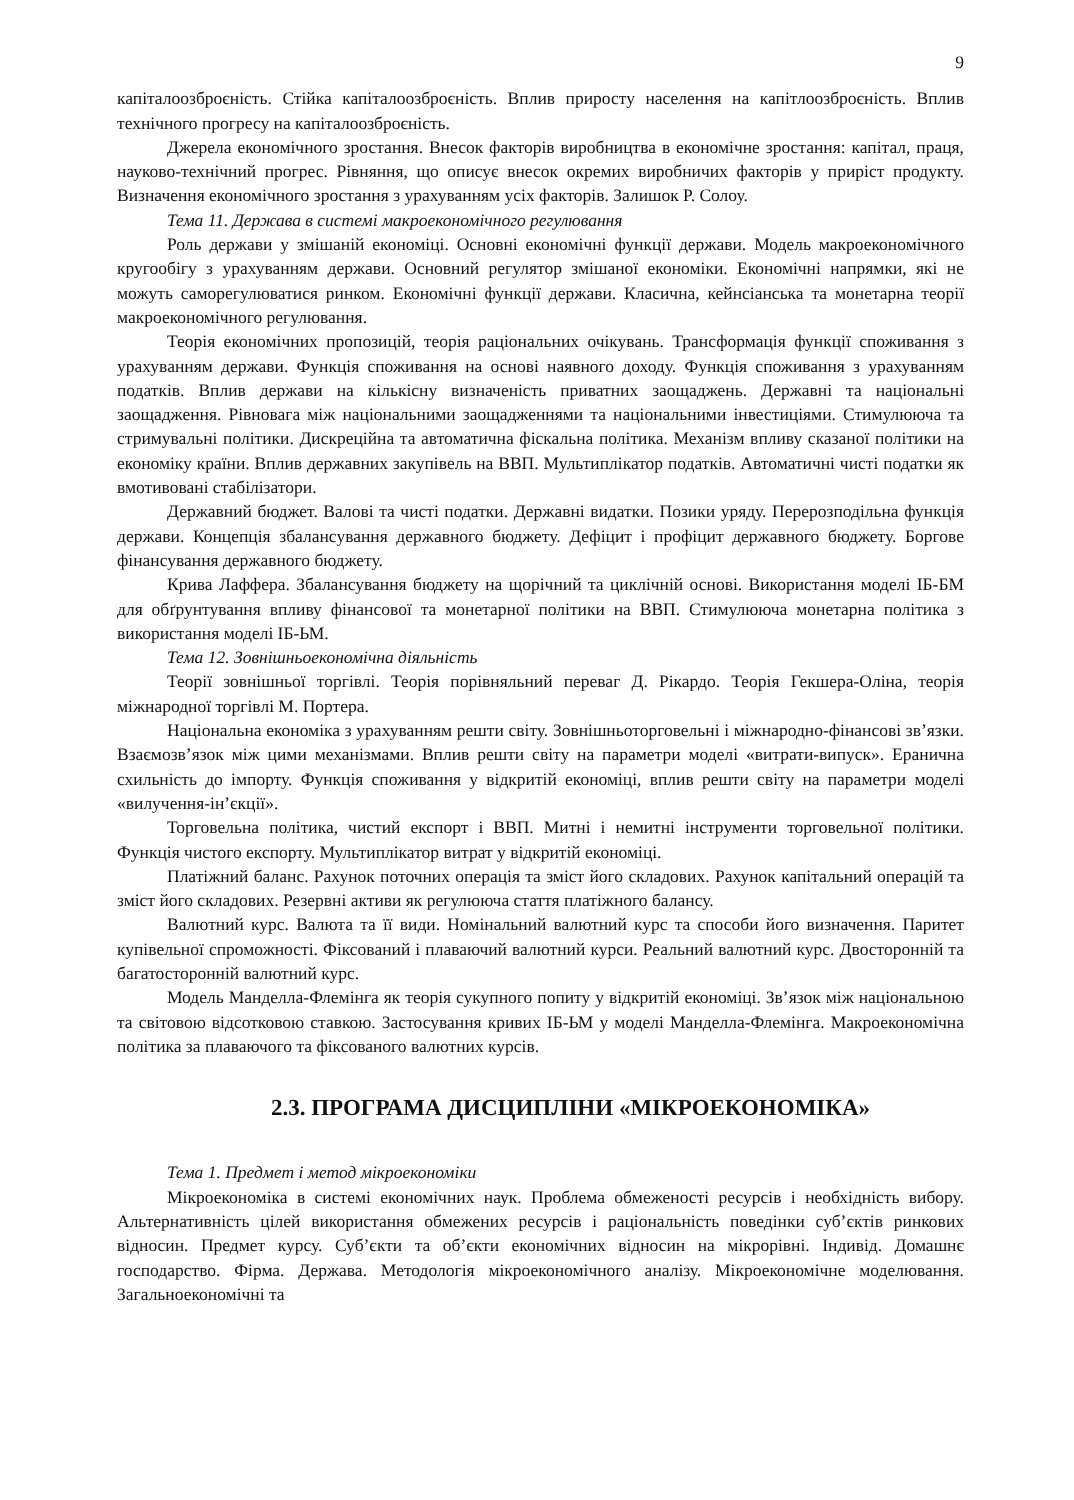9
капіталоозброєність. Стійка капіталоозброєність. Вплив приросту населення на капітлоозброєність. Вплив технічного прогресу на капіталоозброєність.
Джерела економічного зростання. Внесок факторів виробництва в економічне зростання: капітал, праця, науково-технічний прогрес. Рівняння, що описує внесок окремих виробничих факторів у приріст продукту. Визначення економічного зростання з урахуванням усіх факторів. Залишок Р. Солоу.
Тема 11. Держава в системі макроекономічного регулювання
Роль держави у змішаній економіці. Основні економічні функції держави. Модель макроекономічного кругообігу з урахуванням держави. Основний регулятор змішаної економіки. Економічні напрямки, які не можуть саморегулюватися ринком. Економічні функції держави. Класична, кейнсіанська та монетарна теорії макроекономічного регулювання.
Теорія економічних пропозицій, теорія раціональних очікувань. Трансформація функції споживання з урахуванням держави. Функція споживання на основі наявного доходу. Функція споживання з урахуванням податків. Вплив держави на кількісну визначеність приватних заощаджень. Державні та національні заощадження. Рівновага між національними заощадженнями та національними інвестиціями. Стимулююча та стримувальні політики. Дискреційна та автоматична фіскальна політика. Механізм впливу сказаної політики на економіку країни. Вплив державних закупівель на ВВП. Мультиплікатор податків. Автоматичні чисті податки як вмотивовані стабілізатори.
Державний бюджет. Валові та чисті податки. Державні видатки. Позики уряду. Перерозподільна функція держави. Концепція збалансування державного бюджету. Дефіцит і профіцит державного бюджету. Боргове фінансування державного бюджету.
Крива Лаффера. Збалансування бюджету на щорічний та циклічній основі. Використання моделі ІБ-БМ для обґрунтування впливу фінансової та монетарної політики на ВВП. Стимулююча монетарна політика з використання моделі ІБ-ЬМ.
Тема 12. Зовнішньоекономічна діяльність
Теорії зовнішньої торгівлі. Теорія порівняльний переваг Д. Рікардо. Теорія Гекшера-Оліна, теорія міжнародної торгівлі М. Портера.
Національна економіка з урахуванням решти світу. Зовнішньоторговельні і міжнародно-фінансові зв’язки. Взаємозв’язок між цими механізмами. Вплив решти світу на параметри моделі «витрати-випуск». Еранична схильність до імпорту. Функція споживання у відкритій економіці, вплив решти світу на параметри моделі «вилучення-ін’єкції».
Торговельна політика, чистий експорт і ВВП. Митні і немитні інструменти торговельної політики. Функція чистого експорту. Мультиплікатор витрат у відкритій економіці.
Платіжний баланс. Рахунок поточних операція та зміст його складових. Рахунок капітальний операцій та зміст його складових. Резервні активи як регулююча стаття платіжного балансу.
Валютний курс. Валюта та її види. Номінальний валютний курс та способи його визначення. Паритет купівельної спроможності. Фіксований і плаваючий валютний курси. Реальний валютний курс. Двосторонній та багатосторонній валютний курс.
Модель Манделла-Флемінга як теорія сукупного попиту у відкритій економіці. Зв’язок між національною та світовою відсотковою ставкою. Застосування кривих ІБ-ЬМ у моделі Манделла-Флемінга. Макроекономічна політика за плаваючого та фіксованого валютних курсів.
2.3. ПРОГРАМА ДИСЦИПЛІНИ «МІКРОЕКОНОМІКА»
Тема 1. Предмет і метод мікроекономіки
Мікроекономіка в системі економічних наук. Проблема обмеженості ресурсів і необхідність вибору. Альтернативність цілей використання обмежених ресурсів і раціональність поведінки суб’єктів ринкових відносин. Предмет курсу. Суб’єкти та об’єкти економічних відносин на мікрорівні. Індивід. Домашнє господарство. Фірма. Держава. Методологія мікроекономічного аналізу. Мікроекономічне моделювання. Загальноекономічні та